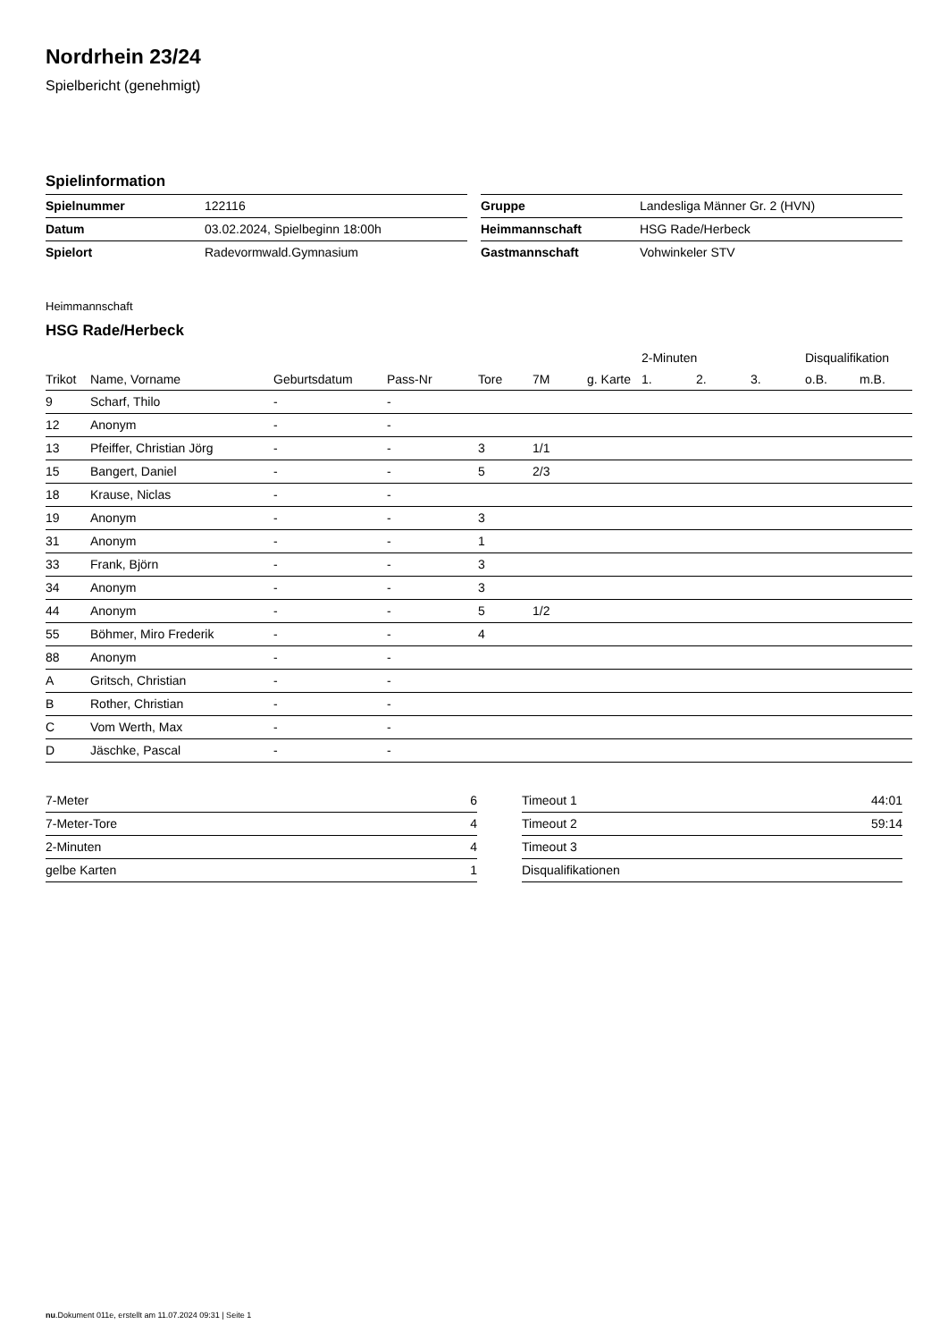Nordrhein 23/24
Spielbericht (genehmigt)
Spielinformation
| Spielnummer | 122116 |
| Datum | 03.02.2024, Spielbeginn 18:00h |
| Spielort | Radevormwald.Gymnasium |
| Gruppe | Landesliga Männer Gr. 2 (HVN) |
| Heimmannschaft | HSG Rade/Herbeck |
| Gastmannschaft | Vohwinkeler STV |
Heimmannschaft
HSG Rade/Herbeck
| | | | | | | | 2-Minuten | | | Disqualifikation | |
| --- | --- | --- | --- | --- | --- | --- | --- | --- | --- | --- | --- |
| Trikot | Name, Vorname | Geburtsdatum | Pass-Nr | Tore | 7M | g. Karte | 1. | 2. | 3. | o.B. | m.B. |
| 9 | Scharf, Thilo | - | - | | | | | | | | |
| 12 | Anonym | - | - | | | | | | | | |
| 13 | Pfeiffer, Christian Jörg | - | - | 3 | 1/1 | | | | | | |
| 15 | Bangert, Daniel | - | - | 5 | 2/3 | | | | | | |
| 18 | Krause, Niclas | - | - | | | | | | | | |
| 19 | Anonym | - | - | 3 | | | | | | | |
| 31 | Anonym | - | - | 1 | | | | | | | |
| 33 | Frank, Björn | - | - | 3 | | | | | | | |
| 34 | Anonym | - | - | 3 | | | | | | | |
| 44 | Anonym | - | - | 5 | 1/2 | | | | | | |
| 55 | Böhmer, Miro Frederik | - | - | 4 | | | | | | | |
| 88 | Anonym | - | - | | | | | | | | |
| A | Gritsch, Christian | - | - | | | | | | | | |
| B | Rother, Christian | - | - | | | | | | | | |
| C | Vom Werth, Max | - | - | | | | | | | | |
| D | Jäschke, Pascal | - | - | | | | | | | | |
| 7-Meter | 6 |
| 7-Meter-Tore | 4 |
| 2-Minuten | 4 |
| gelbe Karten | 1 |
| Timeout 1 | 44:01 |
| Timeout 2 | 59:14 |
| Timeout 3 | |
| Disqualifikationen | |
nu.Dokument 011e, erstellt am 11.07.2024 09:31 | Seite 1